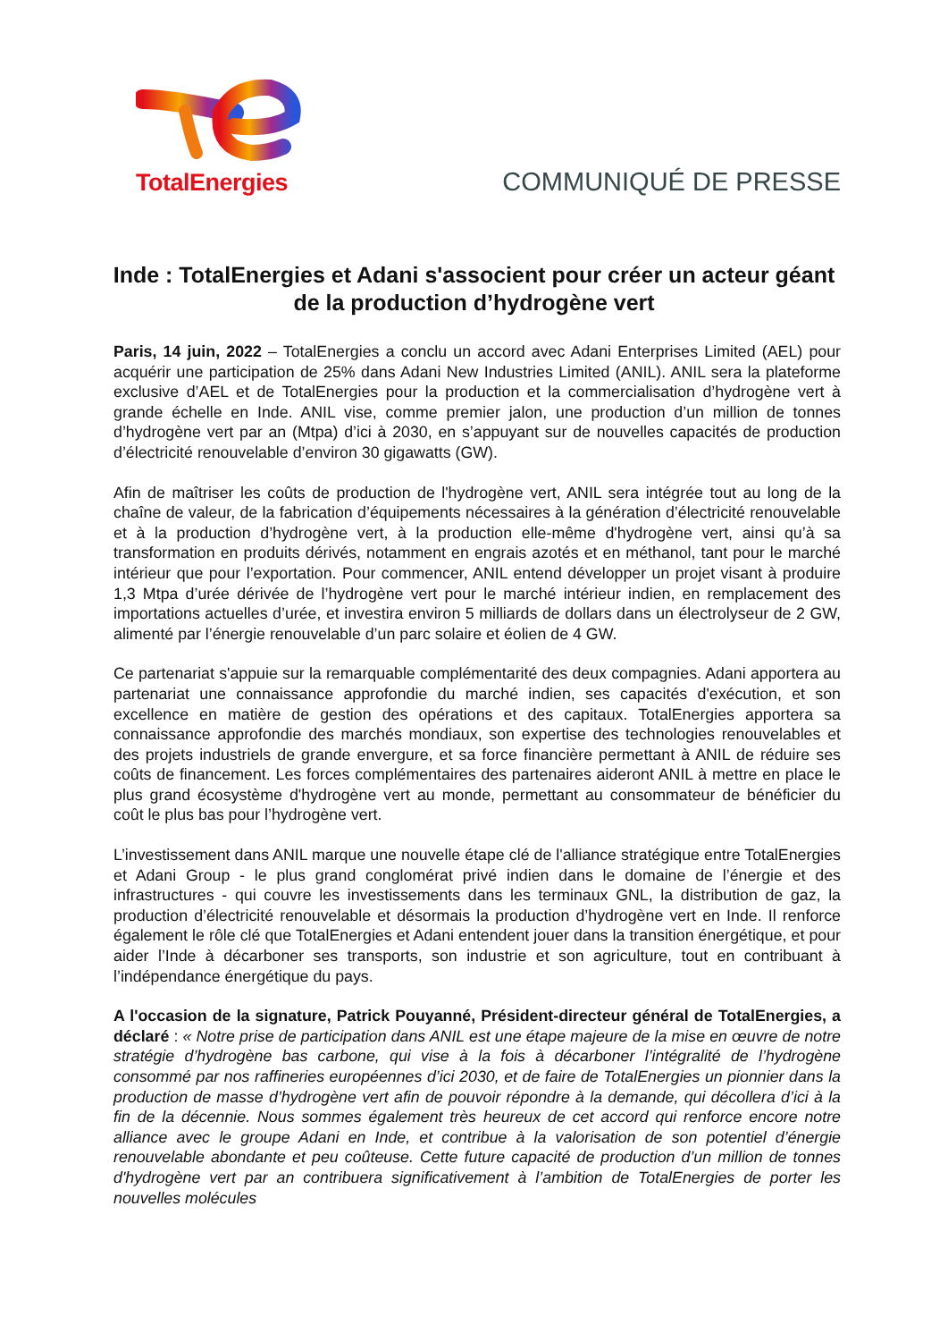TotalEnergies
COMMUNIQUÉ DE PRESSE
Inde : TotalEnergies et Adani s'associent pour créer un acteur géant de la production d’hydrogène vert
Paris, 14 juin, 2022 – TotalEnergies a conclu un accord avec Adani Enterprises Limited (AEL) pour acquérir une participation de 25% dans Adani New Industries Limited (ANIL). ANIL sera la plateforme exclusive d’AEL et de TotalEnergies pour la production et la commercialisation d’hydrogène vert à grande échelle en Inde. ANIL vise, comme premier jalon, une production d’un million de tonnes d’hydrogène vert par an (Mtpa) d’ici à 2030, en s’appuyant sur de nouvelles capacités de production d’électricité renouvelable d’environ 30 gigawatts (GW).
Afin de maîtriser les coûts de production de l'hydrogène vert, ANIL sera intégrée tout au long de la chaîne de valeur, de la fabrication d’équipements nécessaires à la génération d’électricité renouvelable et à la production d’hydrogène vert, à la production elle-même d'hydrogène vert, ainsi qu’à sa transformation en produits dérivés, notamment en engrais azotés et en méthanol, tant pour le marché intérieur que pour l’exportation. Pour commencer, ANIL entend développer un projet visant à produire 1,3 Mtpa d’urée dérivée de l’hydrogène vert pour le marché intérieur indien, en remplacement des importations actuelles d’urée, et investira environ 5 milliards de dollars dans un électrolyseur de 2 GW, alimenté par l’énergie renouvelable d’un parc solaire et éolien de 4 GW.
Ce partenariat s'appuie sur la remarquable complémentarité des deux compagnies. Adani apportera au partenariat une connaissance approfondie du marché indien, ses capacités d'exécution, et son excellence en matière de gestion des opérations et des capitaux. TotalEnergies apportera sa connaissance approfondie des marchés mondiaux, son expertise des technologies renouvelables et des projets industriels de grande envergure, et sa force financière permettant à ANIL de réduire ses coûts de financement. Les forces complémentaires des partenaires aideront ANIL à mettre en place le plus grand écosystème d'hydrogène vert au monde, permettant au consommateur de bénéficier du coût le plus bas pour l’hydrogène vert.
L’investissement dans ANIL marque une nouvelle étape clé de l'alliance stratégique entre TotalEnergies et Adani Group - le plus grand conglomérat privé indien dans le domaine de l’énergie et des infrastructures - qui couvre les investissements dans les terminaux GNL, la distribution de gaz, la production d’électricité renouvelable et désormais la production d’hydrogène vert en Inde. Il renforce également le rôle clé que TotalEnergies et Adani entendent jouer dans la transition énergétique, et pour aider l’Inde à décarboner ses transports, son industrie et son agriculture, tout en contribuant à l’indépendance énergétique du pays.
A l'occasion de la signature, Patrick Pouyanné, Président-directeur général de TotalEnergies, a déclaré : « Notre prise de participation dans ANIL est une étape majeure de la mise en œuvre de notre stratégie d’hydrogène bas carbone, qui vise à la fois à décarboner l’intégralité de l’hydrogène consommé par nos raffineries européennes d’ici 2030, et de faire de TotalEnergies un pionnier dans la production de masse d’hydrogène vert afin de pouvoir répondre à la demande, qui décollera d’ici à la fin de la décennie. Nous sommes également très heureux de cet accord qui renforce encore notre alliance avec le groupe Adani en Inde, et contribue à la valorisation de son potentiel d’énergie renouvelable abondante et peu coûteuse. Cette future capacité de production d’un million de tonnes d'hydrogène vert par an contribuera significativement à l’ambition de TotalEnergies de porter les nouvelles molécules